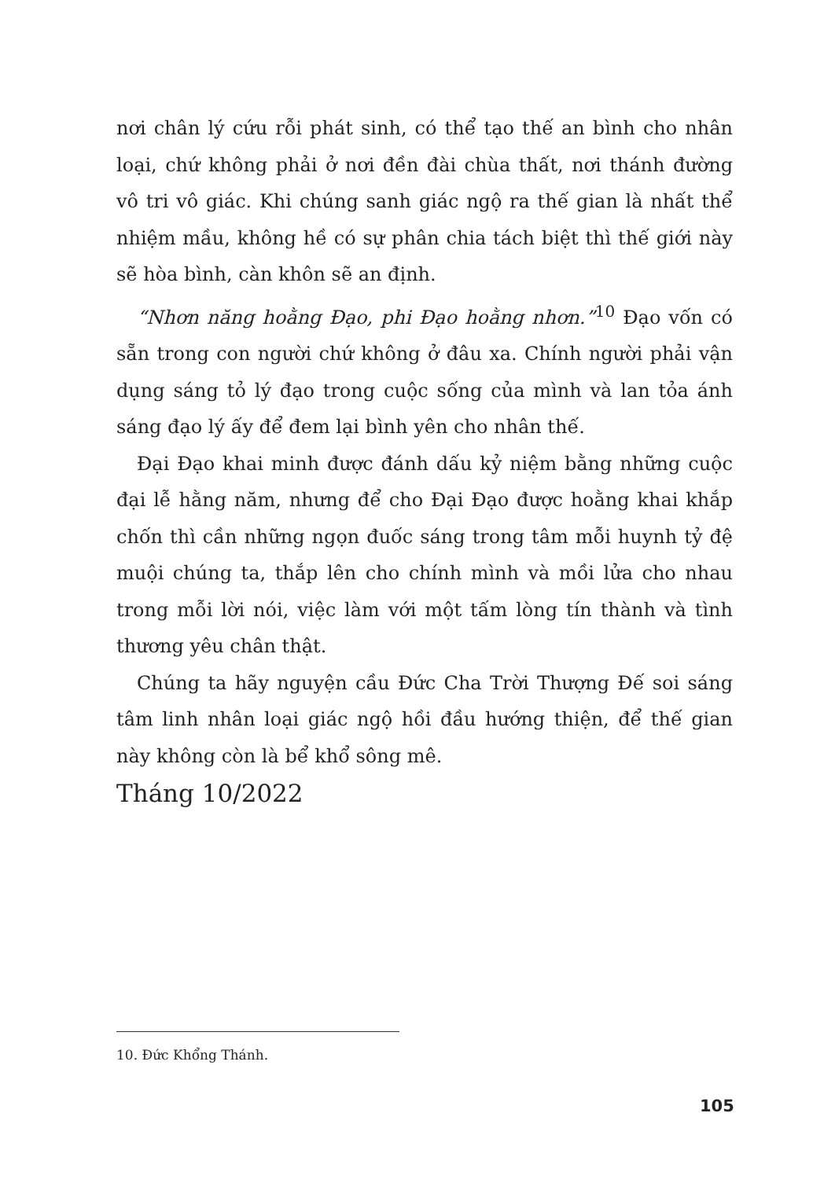nơi chân lý cứu rỗi phát sinh, có thể tạo thế an bình cho nhân loại, chứ không phải ở nơi đền đài chùa thất, nơi thánh đường vô tri vô giác. Khi chúng sanh giác ngộ ra thế gian là nhất thể nhiệm mầu, không hề có sự phân chia tách biệt thì thế giới này sẽ hòa bình, càn khôn sẽ an định.
“Nhơn năng hoằng Đạo, phi Đạo hoằng nhơn.”<sup>10</sup> Đạo vốn có sẵn trong con người chứ không ở đâu xa. Chính người phải vận dụng sáng tỏ lý đạo trong cuộc sống của mình và lan tỏa ánh sáng đạo lý ấy để đem lại bình yên cho nhân thế.
Đại Đạo khai minh được đánh dấu kỷ niệm bằng những cuộc đại lễ hằng năm, nhưng để cho Đại Đạo được hoằng khai khắp chốn thì cần những ngọn đuốc sáng trong tâm mỗi huynh tỷ đệ muội chúng ta, thắp lên cho chính mình và mồi lửa cho nhau trong mỗi lời nói, việc làm với một tấm lòng tín thành và tình thương yêu chân thật.
Chúng ta hãy nguyện cầu Đức Cha Trời Thượng Đế soi sáng tâm linh nhân loại giác ngộ hồi đầu hướng thiện, để thế gian này không còn là bể khổ sông mê.
Tháng 10/2022
10. Đức Khổng Thánh.
105